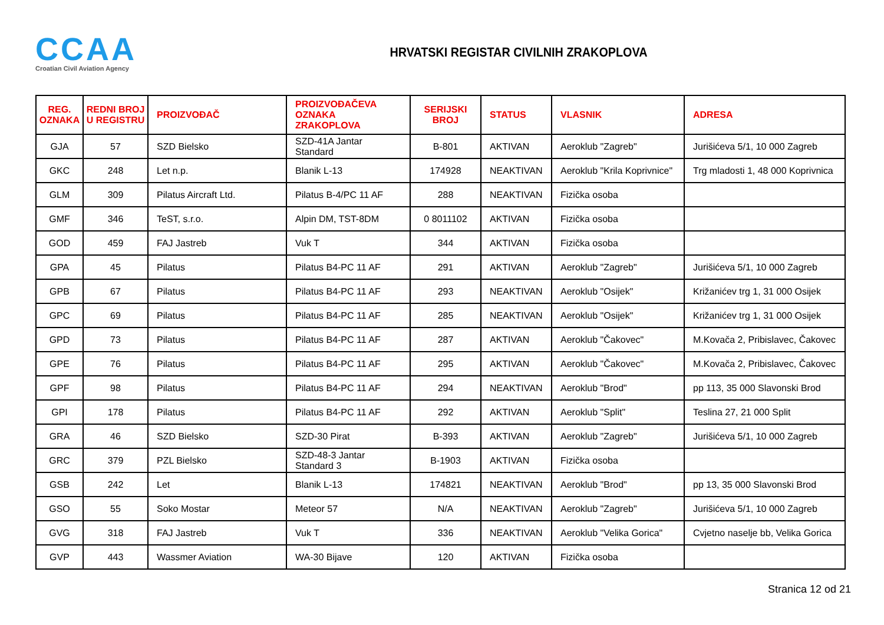CCAA
Croatian Civil Aviation Agency
HRVATSKI REGISTAR CIVILNIH ZRAKOPLOVA
| REG. OZNAKA | REDNI BROJ U REGISTRU | PROIZVOĐAČ | PROIZVOĐAČEVA OZNAKA ZRAKOPLOVA | SERIJSKI BROJ | STATUS | VLASNIK | ADRESA |
| --- | --- | --- | --- | --- | --- | --- | --- |
| GJA | 57 | SZD Bielsko | SZD-41A Jantar Standard | B-801 | AKTIVAN | Aeroklub "Zagreb" | Jurišićeva 5/1, 10 000 Zagreb |
| GKC | 248 | Let n.p. | Blanik L-13 | 174928 | NEAKTIVAN | Aeroklub "Krila Koprivnice" | Trg mladosti 1, 48 000 Koprivnica |
| GLM | 309 | Pilatus Aircraft Ltd. | Pilatus B-4/PC 11 AF | 288 | NEAKTIVAN | Fizička osoba | |
| GMF | 346 | TeST, s.r.o. | Alpin DM, TST-8DM | 0 8011102 | AKTIVAN | Fizička osoba | |
| GOD | 459 | FAJ Jastreb | Vuk T | 344 | AKTIVAN | Fizička osoba | |
| GPA | 45 | Pilatus | Pilatus B4-PC 11 AF | 291 | AKTIVAN | Aeroklub "Zagreb" | Jurišićeva 5/1, 10 000 Zagreb |
| GPB | 67 | Pilatus | Pilatus B4-PC 11 AF | 293 | NEAKTIVAN | Aeroklub "Osijek" | Križanićev trg 1, 31 000 Osijek |
| GPC | 69 | Pilatus | Pilatus B4-PC 11 AF | 285 | NEAKTIVAN | Aeroklub "Osijek" | Križanićev trg 1, 31 000 Osijek |
| GPD | 73 | Pilatus | Pilatus B4-PC 11 AF | 287 | AKTIVAN | Aeroklub "Čakovec" | M.Kovača 2, Pribislavec, Čakovec |
| GPE | 76 | Pilatus | Pilatus B4-PC 11 AF | 295 | AKTIVAN | Aeroklub "Čakovec" | M.Kovača 2, Pribislavec, Čakovec |
| GPF | 98 | Pilatus | Pilatus B4-PC 11 AF | 294 | NEAKTIVAN | Aeroklub "Brod" | pp 113, 35 000 Slavonski Brod |
| GPI | 178 | Pilatus | Pilatus B4-PC 11 AF | 292 | AKTIVAN | Aeroklub "Split" | Teslina 27, 21 000 Split |
| GRA | 46 | SZD Bielsko | SZD-30 Pirat | B-393 | AKTIVAN | Aeroklub "Zagreb" | Jurišićeva 5/1, 10 000 Zagreb |
| GRC | 379 | PZL Bielsko | SZD-48-3 Jantar Standard 3 | B-1903 | AKTIVAN | Fizička osoba | |
| GSB | 242 | Let | Blanik L-13 | 174821 | NEAKTIVAN | Aeroklub "Brod" | pp 13, 35 000 Slavonski Brod |
| GSO | 55 | Soko Mostar | Meteor 57 | N/A | NEAKTIVAN | Aeroklub "Zagreb" | Jurišićeva 5/1, 10 000 Zagreb |
| GVG | 318 | FAJ Jastreb | Vuk T | 336 | NEAKTIVAN | Aeroklub "Velika Gorica" | Cvjetno naselje bb, Velika Gorica |
| GVP | 443 | Wassmer Aviation | WA-30 Bijave | 120 | AKTIVAN | Fizička osoba | |
Stranica 12 od 21